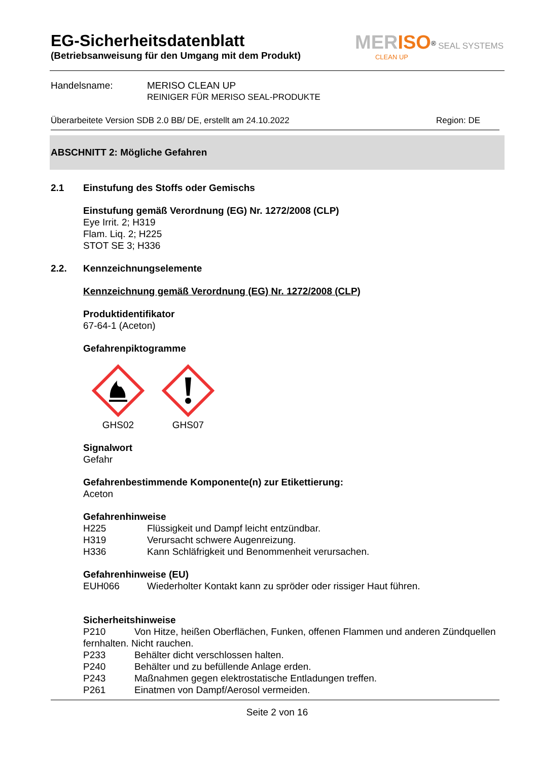EG-Sicherheitsdatenblatt
(Betriebsanweisung für den Umgang mit dem Produkt)
MER ISO<sup>®</sup> SEAL SYSTEMS
CLEAN UP
Handelsname: MERISO CLEAN UP
REINIGER FÜR MERISO SEAL-PRODUKTE
Überarbeitete Version SDB 2.0 BB/ DE, erstellt am 24.10.2022 Region: DE
ABSCHNITT 2: Mögliche Gefahren
2.1 Einstufung des Stoffs oder Gemischs
Einstufung gemäß Verordnung (EG) Nr. 1272/2008 (CLP)
Eye Irrit. 2; H319
Flam. Liq. 2; H225
STOT SE 3; H336
2.2. Kennzeichnungselemente
Kennzeichnung gemäß Verordnung (EG) Nr. 1272/2008 (CLP)
Produktidentifikator
67-64-1 (Aceton)
Gefahrenpiktogramme
GHS02 GHS07
Signalwort
Gefahr
Gefahrenbestimmende Komponente(n) zur Etikettierung:
Aceton
Gefahrenhinweise
H225 Flüssigkeit und Dampf leicht entzündbar.
H319 Verursacht schwere Augenreizung.
H336 Kann Schläfrigkeit und Benommenheit verursachen.
Gefahrenhinweise (EU)
EUH066 Wiederholter Kontakt kann zu spröder oder rissiger Haut führen.
Sicherheitshinweise
P210 Von Hitze, heißen Oberflächen, Funken, offenen Flammen und anderen Zündquellen fernhalten. Nicht rauchen.
P233 Behälter dicht verschlossen halten.
P240 Behälter und zu befüllende Anlage erden.
P243 Maßnahmen gegen elektrostatische Entladungen treffen.
P261 Einatmen von Dampf/Aerosol vermeiden.
Seite 2 von 16